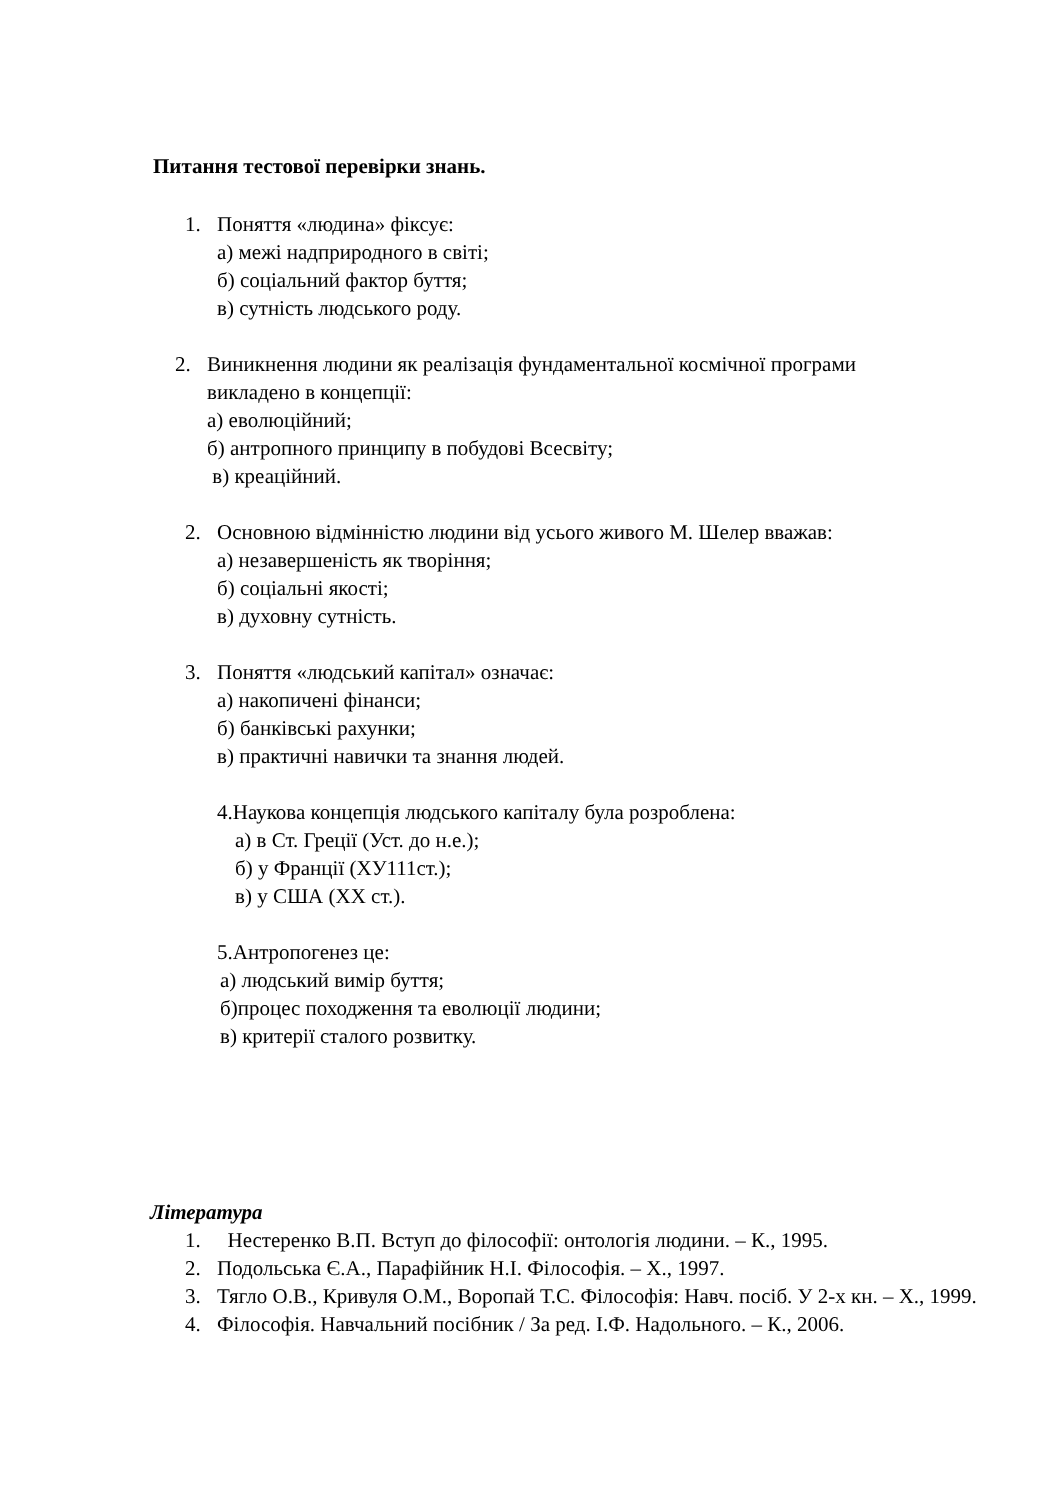Питання тестової перевірки знань.
1. Поняття «людина» фіксує:
а) межі надприродного в світі;
б) соціальний фактор буття;
в) сутність людського роду.
2. Виникнення людини як реалізація фундаментальної космічної програми
викладено в концепції:
а) еволюційний;
б) антропного принципу в побудові Всесвіту;
в) креаційний.
2. Основною відмінністю людини від усього живого М. Шелер вважав:
а) незавершеність як творіння;
б) соціальні якості;
в) духовну сутність.
3. Поняття «людський капітал» означає:
а) накопичені фінанси;
б) банківські рахунки;
в) практичні навички та знання людей.
4.Наукова концепція людського капіталу була розроблена:
а) в Ст. Греції (Уст. до н.е.);
б) у Франції (ХУ111ст.);
в) у США (ХХ ст.).
5.Антропогенез це:
а) людський вимір буття;
б)процес походження та еволюції людини;
в) критерії сталого розвитку.
Література
1. Нестеренко В.П. Вступ до філософії: онтологія людини. – К., 1995.
2. Подольська Є.А., Парафійник Н.І. Філософія. – Х., 1997.
3. Тягло О.В., Кривуля О.М., Воропай Т.С. Філософія: Навч. посіб. У 2-х кн. – Х., 1999.
4. Філософія. Навчальний посібник / За ред. І.Ф. Надольного. – К., 2006.